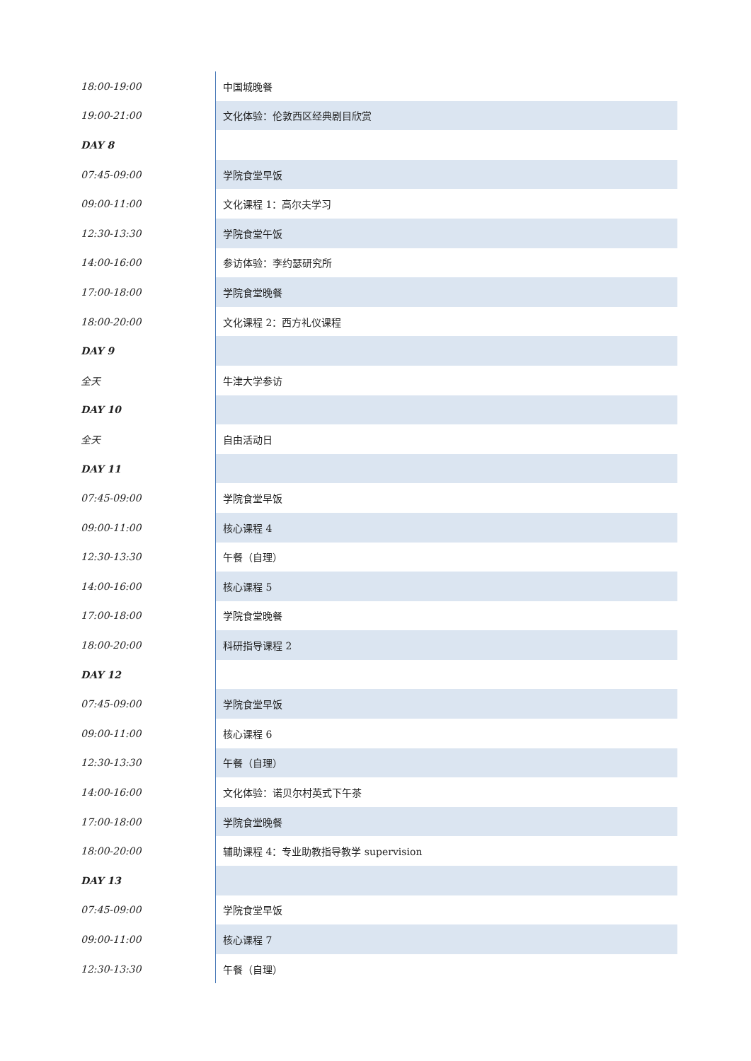| 18:00-19:00 | 中国城晚餐 |
| 19:00-21:00 | 文化体验：伦敦西区经典剧目欣赏 |
| DAY 8 | |
| 07:45-09:00 | 学院食堂早饭 |
| 09:00-11:00 | 文化课程 1：高尔夫学习 |
| 12:30-13:30 | 学院食堂午饭 |
| 14:00-16:00 | 参访体验：李约瑟研究所 |
| 17:00-18:00 | 学院食堂晚餐 |
| 18:00-20:00 | 文化课程 2：西方礼仪课程 |
| DAY 9 | |
| 全天 | 牛津大学参访 |
| DAY 10 | |
| 全天 | 自由活动日 |
| DAY 11 | |
| 07:45-09:00 | 学院食堂早饭 |
| 09:00-11:00 | 核心课程 4 |
| 12:30-13:30 | 午餐（自理） |
| 14:00-16:00 | 核心课程 5 |
| 17:00-18:00 | 学院食堂晚餐 |
| 18:00-20:00 | 科研指导课程 2 |
| DAY 12 | |
| 07:45-09:00 | 学院食堂早饭 |
| 09:00-11:00 | 核心课程 6 |
| 12:30-13:30 | 午餐（自理） |
| 14:00-16:00 | 文化体验：诺贝尔村英式下午茶 |
| 17:00-18:00 | 学院食堂晚餐 |
| 18:00-20:00 | 辅助课程 4：专业助教指导教学 supervision |
| DAY 13 | |
| 07:45-09:00 | 学院食堂早饭 |
| 09:00-11:00 | 核心课程 7 |
| 12:30-13:30 | 午餐（自理） |